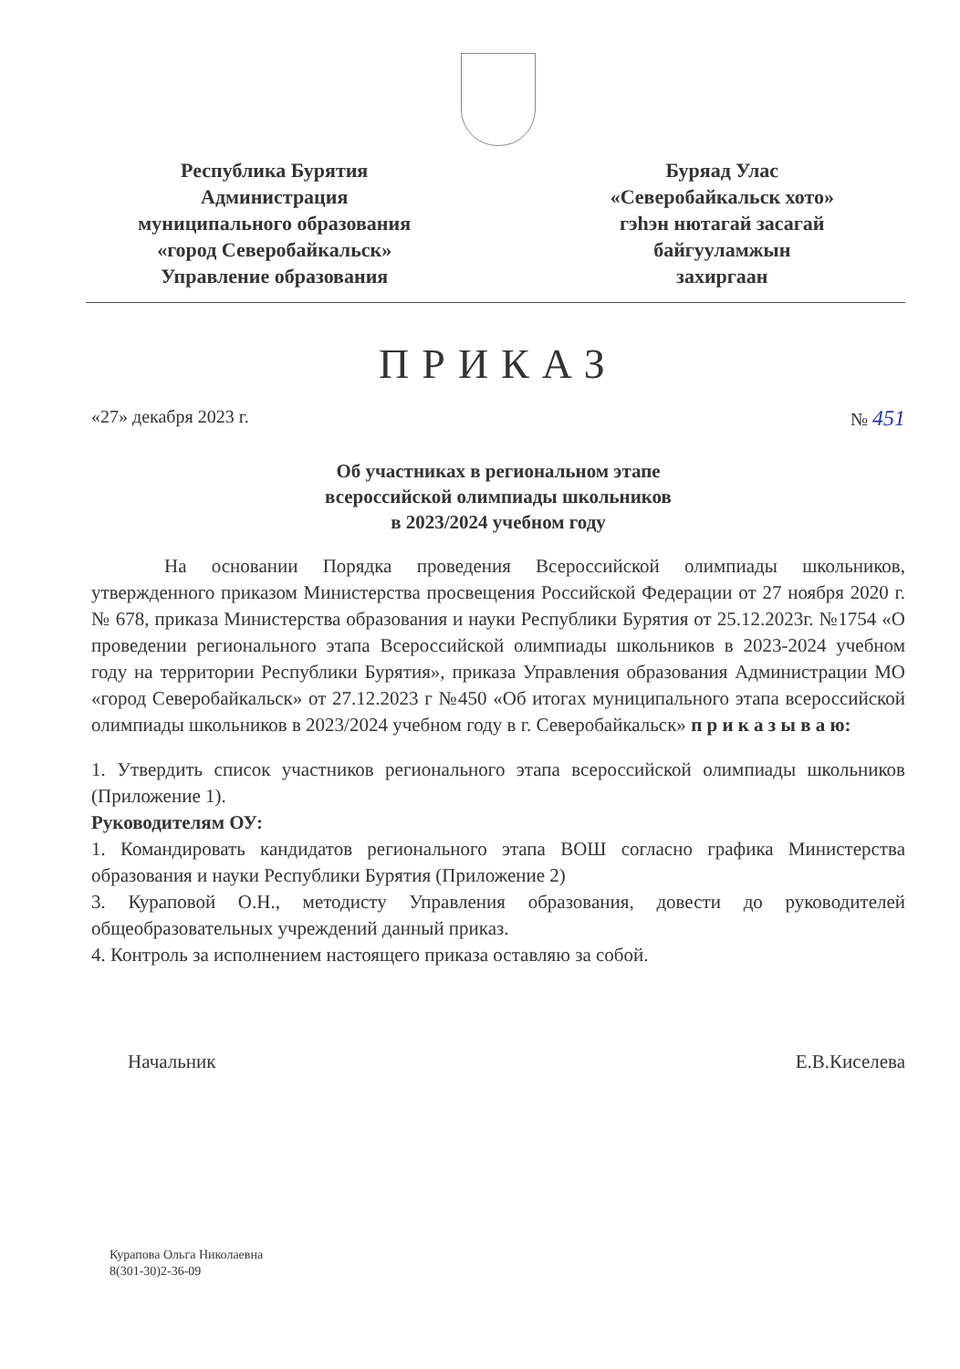Республика Бурятия
Администрация
муниципального образования
«город Северобайкальск»
Управление образования
Буряад Улас
«Северобайкальск хото»
гэһэн нютагай засагай
байгууламжын
захиргаан
ПРИКАЗ
«27» декабря 2023 г. № 451
Об участниках в региональном этапе
всероссийской олимпиады школьников
в 2023/2024 учебном году
На основании Порядка проведения Всероссийской олимпиады школьников, утвержденного приказом Министерства просвещения Российской Федерации от 27 ноября 2020 г. № 678, приказа Министерства образования и науки Республики Бурятия от 25.12.2023г. №1754 «О проведении регионального этапа Всероссийской олимпиады школьников в 2023-2024 учебном году на территории Республики Бурятия», приказа Управления образования Администрации МО «город Северобайкальск» от 27.12.2023 г №450 «Об итогах муниципального этапа всероссийской олимпиады школьников в 2023/2024 учебном году в г. Северобайкальск» п р и к а з ы в а ю:
1. Утвердить список участников регионального этапа всероссийской олимпиады школьников (Приложение 1).
Руководителям ОУ:
1. Командировать кандидатов регионального этапа ВОШ согласно графика Министерства образования и науки Республики Бурятия (Приложение 2)
3. Кураповой О.Н., методисту Управления образования, довести до руководителей общеобразовательных учреждений данный приказ.
4. Контроль за исполнением настоящего приказа оставляю за собой.
Начальник Е.В.Киселева
Курапова Ольга Николаевна
8(301-30)2-36-09